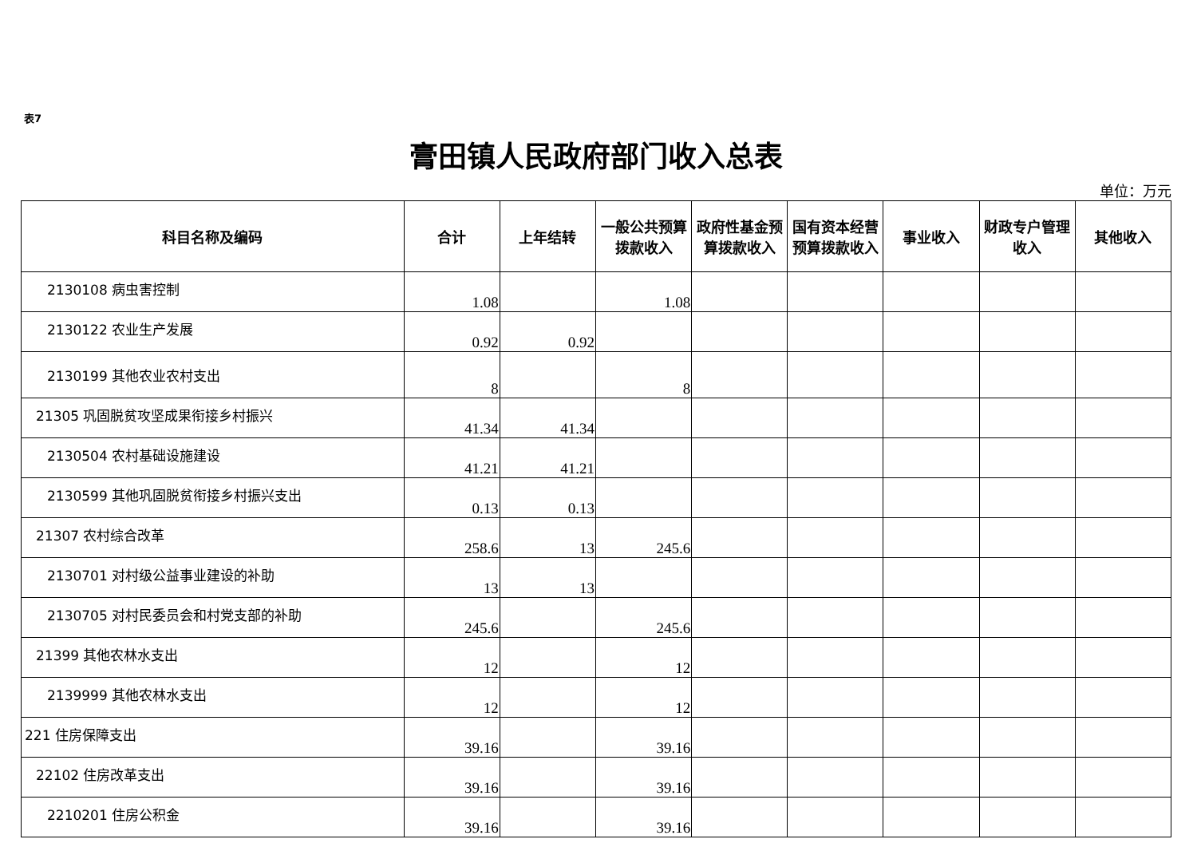表7
膏田镇人民政府部门收入总表
单位：万元
| 科目名称及编码 | 合计 | 上年结转 | 一般公共预算拨款收入 | 政府性基金预算拨款收入 | 国有资本经营预算拨款收入 | 事业收入 | 财政专户管理收入 | 其他收入 |
| --- | --- | --- | --- | --- | --- | --- | --- | --- |
| 2130108 病虫害控制 | 1.08 | | 1.08 | | | | | |
| 2130122 农业生产发展 | 0.92 | 0.92 | | | | | | |
| 2130199 其他农业农村支出 | 8 | | 8 | | | | | |
| 21305 巩固脱贫攻坚成果衔接乡村振兴 | 41.34 | 41.34 | | | | | | |
| 2130504 农村基础设施建设 | 41.21 | 41.21 | | | | | | |
| 2130599 其他巩固脱贫衔接乡村振兴支出 | 0.13 | 0.13 | | | | | | |
| 21307 农村综合改革 | 258.6 | 13 | 245.6 | | | | | |
| 2130701 对村级公益事业建设的补助 | 13 | 13 | | | | | | |
| 2130705 对村民委员会和村党支部的补助 | 245.6 | | 245.6 | | | | | |
| 21399 其他农林水支出 | 12 | | 12 | | | | | |
| 2139999 其他农林水支出 | 12 | | 12 | | | | | |
| 221 住房保障支出 | 39.16 | | 39.16 | | | | | |
| 22102 住房改革支出 | 39.16 | | 39.16 | | | | | |
| 2210201 住房公积金 | 39.16 | | 39.16 | | | | | |